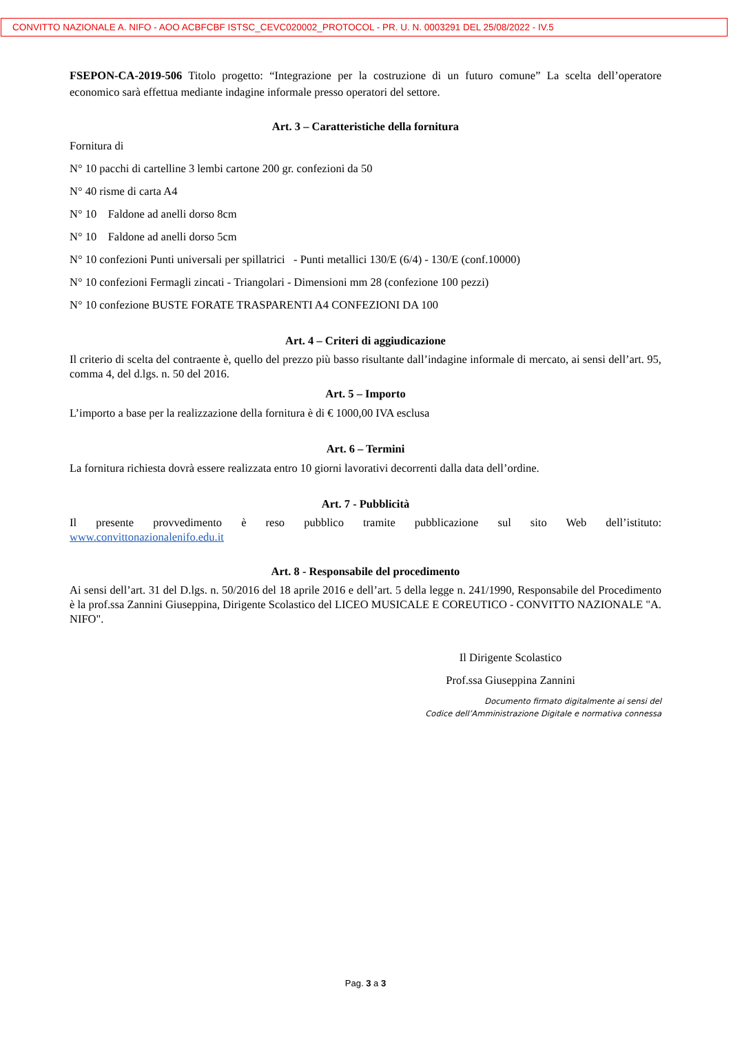CONVITTO NAZIONALE A. NIFO - AOO ACBFCBF ISTSC_CEVC020002_PROTOCOL - PR. U. N. 0003291 DEL 25/08/2022 - IV.5
FSEPON-CA-2019-506 Titolo progetto: “Integrazione per la costruzione di un futuro comune” La scelta dell’operatore economico sarà effettua mediante indagine informale presso operatori del settore.
Art. 3 – Caratteristiche della fornitura
Fornitura di
N° 10 pacchi di cartelline 3 lembi cartone 200 gr. confezioni da 50
N° 40 risme di carta A4
N° 10 Faldone ad anelli dorso 8cm
N° 10 Faldone ad anelli dorso 5cm
N° 10 confezioni Punti universali per spillatrici - Punti metallici 130/E (6/4) - 130/E (conf.10000)
N° 10 confezioni Fermagli zincati - Triangolari - Dimensioni mm 28 (confezione 100 pezzi)
N° 10 confezione BUSTE FORATE TRASPARENTI A4 CONFEZIONI DA 100
Art. 4 – Criteri di aggiudicazione
Il criterio di scelta del contraente è, quello del prezzo più basso risultante dall’indagine informale di mercato, ai sensi dell’art. 95, comma 4, del d.lgs. n. 50 del 2016.
Art. 5 – Importo
L’importo a base per la realizzazione della fornitura è di € 1000,00 IVA esclusa
Art. 6 – Termini
La fornitura richiesta dovrà essere realizzata entro 10 giorni lavorativi decorrenti dalla data dell’ordine.
Art. 7 - Pubblicità
Il presente provvedimento è reso pubblico tramite pubblicazione sul sito Web dell’istituto:
www.convittonazionalenifo.edu.it
Art. 8 - Responsabile del procedimento
Ai sensi dell’art. 31 del D.lgs. n. 50/2016 del 18 aprile 2016 e dell’art. 5 della legge n. 241/1990, Responsabile del Procedimento è la prof.ssa Zannini Giuseppina, Dirigente Scolastico del LICEO MUSICALE E COREUTICO - CONVITTO NAZIONALE "A. NIFO".
Il Dirigente Scolastico
Prof.ssa Giuseppina Zannini
Documento firmato digitalmente ai sensi del
Codice dell’Amministrazione Digitale e normativa connessa
Pag. 3 a 3